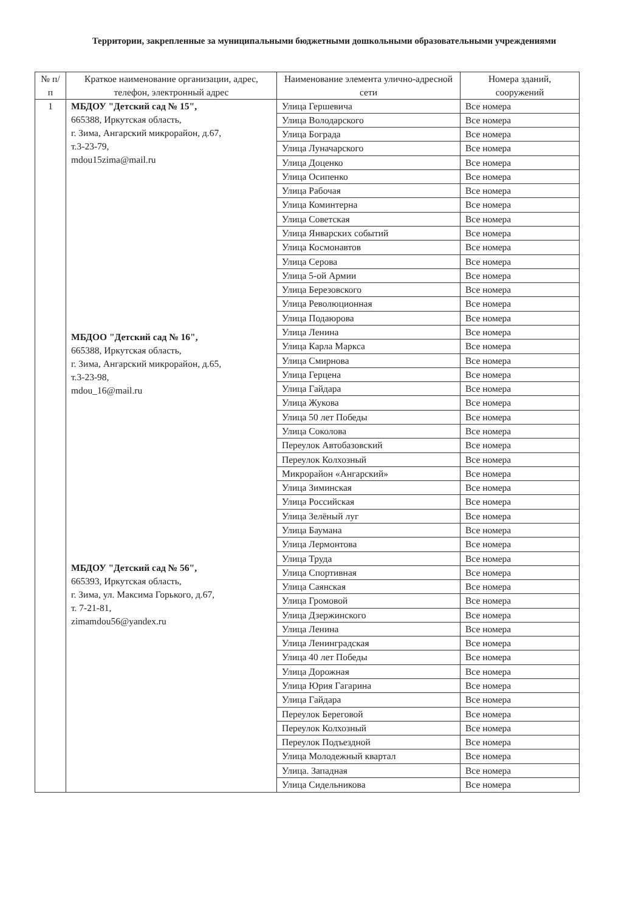Территории, закрепленные за муниципальными бюджетными дошкольными образовательными учреждениями
| № п/п | Краткое наименование организации, адрес, телефон, электронный адрес | Наименование элемента улично-адресной сети | Номера зданий, сооружений |
| --- | --- | --- | --- |
| 1 | МБДОУ "Детский сад № 15", 665388, Иркутская область, г. Зима, Ангарский микрорайон, д.67, т.3-23-79, mdou15zima@mail.ru МБДОО "Детский сад № 16", 665388, Иркутская область, г. Зима, Ангарский микрорайон, д.65, т.3-23-98, mdou_16@mail.ru МБДОУ "Детский сад № 56", 665393, Иркутская область, г. Зима, ул. Максима Горького, д.67, т. 7-21-81, zimamdou56@yandex.ru | Улица Гершевича | Все номера |
| | | Улица Володарского | Все номера |
| | | Улица Боградa | Все номера |
| | | Улица Луначарского | Все номера |
| | | Улица Доценко | Все номера |
| | | Улица Осипенко | Все номера |
| | | Улица Рабочая | Все номера |
| | | Улица Коминтерна | Все номера |
| | | Улица Советская | Все номера |
| | | Улица Январских событий | Все номера |
| | | Улица Космонавтов | Все номера |
| | | Улица Серова | Все номера |
| | | Улица 5-ой Армии | Все номера |
| | | Улица Березовского | Все номера |
| | | Улица Революционная | Все номера |
| | | Улица Подаюрова | Все номера |
| | | Улица Ленина | Все номера |
| | | Улица Карла Маркса | Все номера |
| | | Улица Смирнова | Все номера |
| | | Улица Герцена | Все номера |
| | | Улица Гайдара | Все номера |
| | | Улица Жукова | Все номера |
| | | Улица 50 лет Победы | Все номера |
| | | Улица Соколова | Все номера |
| | | Переулок Автобазовский | Все номера |
| | | Переулок Колхозный | Все номера |
| | | Микрорайон «Ангарский» | Все номера |
| | | Улица Зиминская | Все номера |
| | | Улица Российская | Все номера |
| | | Улица Зелёный луг | Все номера |
| | | Улица Баумана | Все номера |
| | | Улица Лермонтова | Все номера |
| | | Улица Труда | Все номера |
| | | Улица Спортивная | Все номера |
| | | Улица Саянская | Все номера |
| | | Улица Громовой | Все номера |
| | | Улица Дзержинского | Все номера |
| | | Улица Ленина | Все номера |
| | | Улица Ленинградская | Все номера |
| | | Улица 40 лет Победы | Все номера |
| | | Улица Дорожная | Все номера |
| | | Улица Юрия Гагарина | Все номера |
| | | Улица Гайдара | Все номера |
| | | Переулок Береговой | Все номера |
| | | Переулок Колхозный | Все номера |
| | | Переулок Подъездной | Все номера |
| | | Улица Молодежный квартал | Все номера |
| | | Улица. Западная | Все номера |
| | | Улица Сидельникова | Все номера |